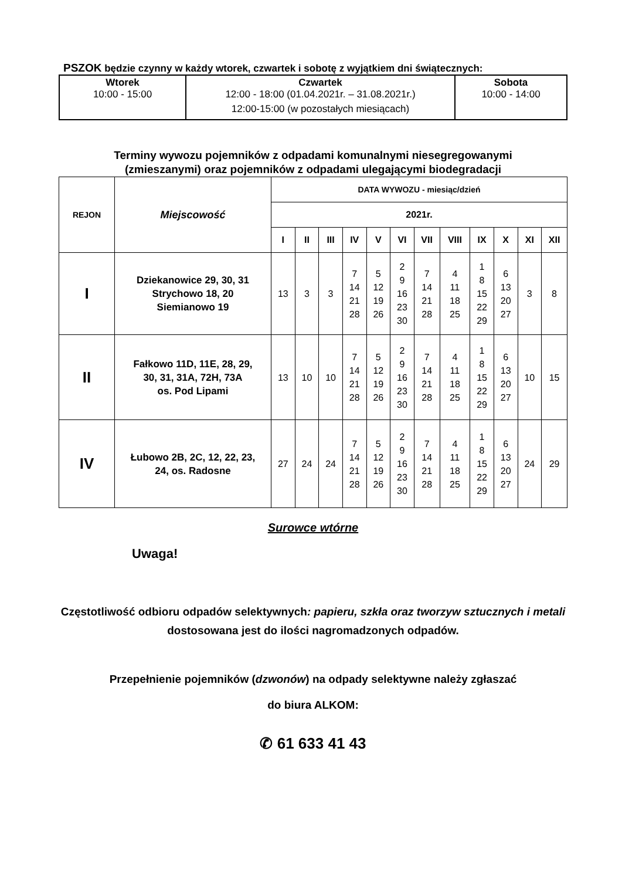PSZOK będzie czynny w każdy wtorek, czwartek i sobotę z wyjątkiem dni świątecznych:
| Wtorek 10:00 - 15:00 | Czwartek 12:00 - 18:00 (01.04.2021r. – 31.08.2021r.) 12:00-15:00 (w pozostałych miesiącach) | Sobota 10:00 - 14:00 |
Terminy wywozu pojemników z odpadami komunalnymi niesegregowanymi
(zmieszanymi) oraz pojemników z odpadami ulegającymi biodegradacji
| REJON | Miejscowość | DATA WYWOZU - miesiąc/dzień | | | | | | | | | | | |
| --- | --- | --- | --- | --- | --- | --- | --- | --- | --- | --- | --- | --- | --- |
| | | 2021r. | | | | | | | | | | | |
| | | I | II | III | IV | V | VI | VII | VIII | IX | X | XI | XII |
| I | Dziekanowice 29, 30, 31 Strychowo 18, 20 Siemianowo 19 | 13 | 3 | 3 | 7 14 21 28 | 5 12 19 26 | 2 9 16 23 30 | 7 14 21 28 | 4 11 18 25 | 1 8 15 22 29 | 6 13 20 27 | 3 | 8 |
| II | Fałkowo 11D, 11E, 28, 29, 30, 31, 31A, 72H, 73A os. Pod Lipami | 13 | 10 | 10 | 7 14 21 28 | 5 12 19 26 | 2 9 16 23 30 | 7 14 21 28 | 4 11 18 25 | 1 8 15 22 29 | 6 13 20 27 | 10 | 15 |
| IV | Łubowo 2B, 2C, 12, 22, 23, 24, os. Radosne | 27 | 24 | 24 | 7 14 21 28 | 5 12 19 26 | 2 9 16 23 30 | 7 14 21 28 | 4 11 18 25 | 1 8 15 22 29 | 6 13 20 27 | 24 | 29 |
Surowce wtórne
Uwaga!
Częstotliwość odbioru odpadów selektywnych: papieru, szkła oraz tworzyw sztucznych i metali dostosowana jest do ilości nagromadzonych odpadów.
Przepełnienie pojemników (dzwonów) na odpady selektywne należy zgłaszać
do biura ALKOM:
✆ 61 633 41 43